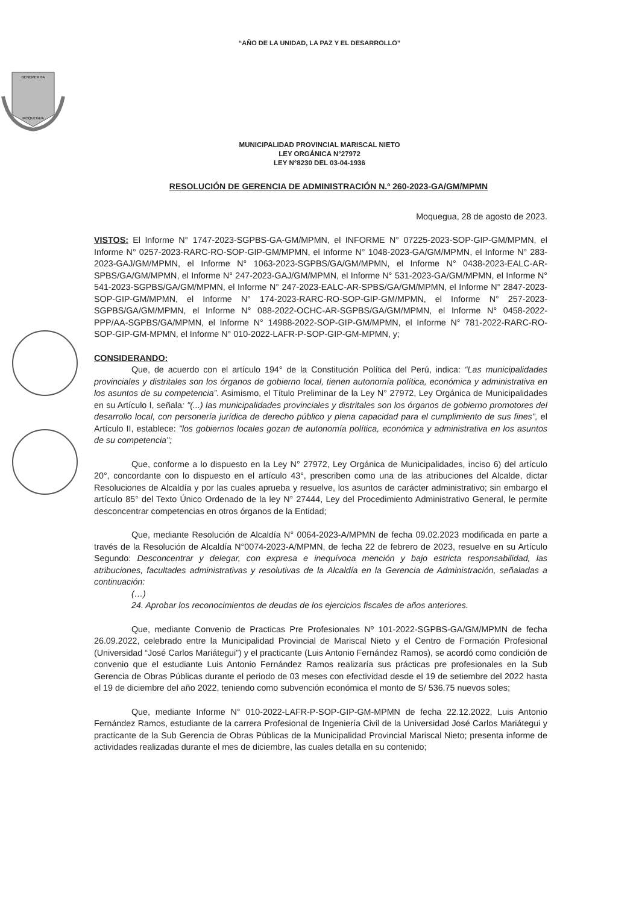“AÑO DE LA UNIDAD, LA PAZ Y EL DESARROLLO”
BENEMERITA
MOQUEGUA
MUNICIPALIDAD PROVINCIAL MARISCAL NIETO
LEY ORGÁNICA N°27972
LEY N°8230 DEL 03-04-1936
RESOLUCIÓN DE GERENCIA DE ADMINISTRACIÓN N.º 260-2023-GA/GM/MPMN
Moquegua, 28 de agosto de 2023.
VISTOS: El Informe N° 1747-2023-SGPBS-GA-GM/MPMN, el INFORME N° 07225-2023-SOP-GIP-GM/MPMN, el Informe N° 0257-2023-RARC-RO-SOP-GIP-GM/MPMN, el Informe N° 1048-2023-GA/GM/MPMN, el Informe N° 283-2023-GAJ/GM/MPMN, el Informe N° 1063-2023-SGPBS/GA/GM/MPMN, el Informe N° 0438-2023-EALC-AR-SPBS/GA/GM/MPMN, el Informe N° 247-2023-GAJ/GM/MPMN, el Informe N° 531-2023-GA/GM/MPMN, el Informe N° 541-2023-SGPBS/GA/GM/MPMN, el Informe N° 247-2023-EALC-AR-SPBS/GA/GM/MPMN, el Informe N° 2847-2023-SOP-GIP-GM/MPMN, el Informe N° 174-2023-RARC-RO-SOP-GIP-GM/MPMN, el Informe N° 257-2023-SGPBS/GA/GM/MPMN, el Informe N° 088-2022-OCHC-AR-SGPBS/GA/GM/MPMN, el Informe N° 0458-2022-PPP/AA-SGPBS/GA/MPMN, el Informe N° 14988-2022-SOP-GIP-GM/MPMN, el Informe N° 781-2022-RARC-RO-SOP-GIP-GM-MPMN, el Informe N° 010-2022-LAFR-P-SOP-GIP-GM-MPMN, y;
CONSIDERANDO:
Que, de acuerdo con el artículo 194° de la Constitución Política del Perú, indica: “Las municipalidades provinciales y distritales son los órganos de gobierno local, tienen autonomía política, económica y administrativa en los asuntos de su competencia”. Asimismo, el Título Preliminar de la Ley N° 27972, Ley Orgánica de Municipalidades en su Artículo I, señala: "(...) las municipalidades provinciales y distritales son los órganos de gobierno promotores del desarrollo local, con personería jurídica de derecho público y plena capacidad para el cumplimiento de sus fines", el Artículo II, establece: "los gobiernos locales gozan de autonomía política, económica y administrativa en los asuntos de su competencia";
Que, conforme a lo dispuesto en la Ley N° 27972, Ley Orgánica de Municipalidades, inciso 6) del artículo 20°, concordante con lo dispuesto en el artículo 43°, prescriben como una de las atribuciones del Alcalde, dictar Resoluciones de Alcaldía y por las cuales aprueba y resuelve, los asuntos de carácter administrativo; sin embargo el artículo 85° del Texto Único Ordenado de la ley N° 27444, Ley del Procedimiento Administrativo General, le permite desconcentrar competencias en otros órganos de la Entidad;
Que, mediante Resolución de Alcaldía N° 0064-2023-A/MPMN de fecha 09.02.2023 modificada en parte a través de la Resolución de Alcaldía N°0074-2023-A/MPMN, de fecha 22 de febrero de 2023, resuelve en su Artículo Segundo: Desconcentrar y delegar, con expresa e inequívoca mención y bajo estricta responsabilidad, las atribuciones, facultades administrativas y resolutivas de la Alcaldía en la Gerencia de Administración, señaladas a continuación:
(…)
24. Aprobar los reconocimientos de deudas de los ejercicios fiscales de años anteriores.
Que, mediante Convenio de Practicas Pre Profesionales Nº 101-2022-SGPBS-GA/GM/MPMN de fecha 26.09.2022, celebrado entre la Municipalidad Provincial de Mariscal Nieto y el Centro de Formación Profesional (Universidad “José Carlos Mariátegui”) y el practicante (Luis Antonio Fernández Ramos), se acordó como condición de convenio que el estudiante Luis Antonio Fernández Ramos realizaría sus prácticas pre profesionales en la Sub Gerencia de Obras Públicas durante el periodo de 03 meses con efectividad desde el 19 de setiembre del 2022 hasta el 19 de diciembre del año 2022, teniendo como subvención económica el monto de S/ 536.75 nuevos soles;
Que, mediante Informe N° 010-2022-LAFR-P-SOP-GIP-GM-MPMN de fecha 22.12.2022, Luis Antonio Fernández Ramos, estudiante de la carrera Profesional de Ingeniería Civil de la Universidad José Carlos Mariátegui y practicante de la Sub Gerencia de Obras Públicas de la Municipalidad Provincial Mariscal Nieto; presenta informe de actividades realizadas durante el mes de diciembre, las cuales detalla en su contenido;